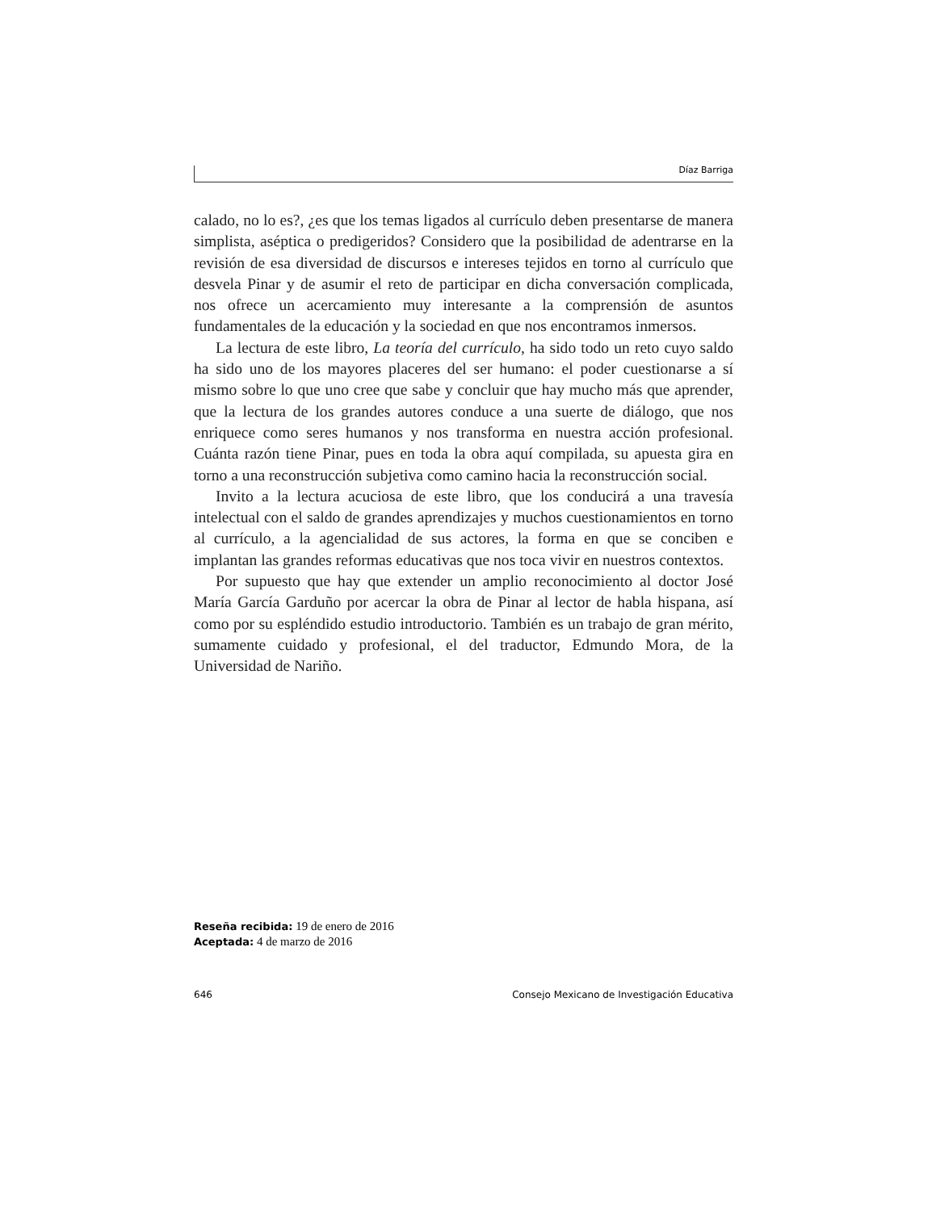Díaz Barriga
calado, no lo es?, ¿es que los temas ligados al currículo deben presentarse de manera simplista, aséptica o predigeridos? Considero que la posibilidad de adentrarse en la revisión de esa diversidad de discursos e intereses tejidos en torno al currículo que desvela Pinar y de asumir el reto de participar en dicha conversación complicada, nos ofrece un acercamiento muy interesante a la comprensión de asuntos fundamentales de la educación y la sociedad en que nos encontramos inmersos.
La lectura de este libro, La teoría del currículo, ha sido todo un reto cuyo saldo ha sido uno de los mayores placeres del ser humano: el poder cuestionarse a sí mismo sobre lo que uno cree que sabe y concluir que hay mucho más que aprender, que la lectura de los grandes autores conduce a una suerte de diálogo, que nos enriquece como seres humanos y nos transforma en nuestra acción profesional. Cuánta razón tiene Pinar, pues en toda la obra aquí compilada, su apuesta gira en torno a una reconstrucción subjetiva como camino hacia la reconstrucción social.
Invito a la lectura acuciosa de este libro, que los conducirá a una travesía intelectual con el saldo de grandes aprendizajes y muchos cuestionamientos en torno al currículo, a la agencialidad de sus actores, la forma en que se conciben e implantan las grandes reformas educativas que nos toca vivir en nuestros contextos.
Por supuesto que hay que extender un amplio reconocimiento al doctor José María García Garduño por acercar la obra de Pinar al lector de habla hispana, así como por su espléndido estudio introductorio. También es un trabajo de gran mérito, sumamente cuidado y profesional, el del traductor, Edmundo Mora, de la Universidad de Nariño.
Reseña recibida: 19 de enero de 2016
Aceptada: 4 de marzo de 2016
646 Consejo Mexicano de Investigación Educativa